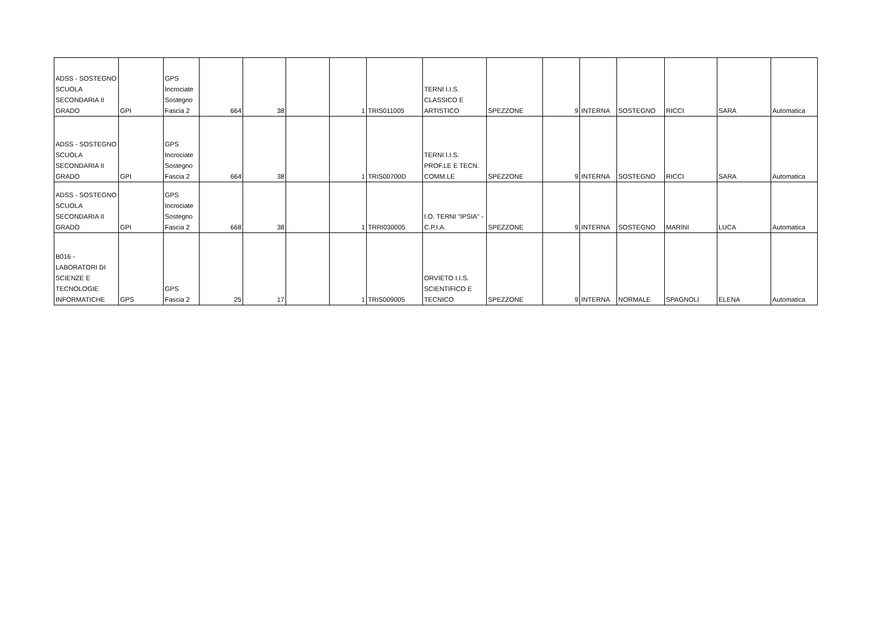| ADSS - SOSTEGNO SCUOLA SECONDARIA II GRADO | GPI | GPS Incrociate Sostegno Fascia 2 | 664 | 38 | | 1 | TRIS011005 | TERNI I.I.S. CLASSICO E ARTISTICO | SPEZZONE | 9 | INTERNA | SOSTEGNO | RICCI | SARA | Automatica |
| ADSS - SOSTEGNO SCUOLA SECONDARIA II GRADO | GPI | GPS Incrociate Sostegno Fascia 2 | 664 | 38 | | 1 | TRIS00700D | TERNI I.I.S. PROF.LE E TECN. COMM.LE | SPEZZONE | 9 | INTERNA | SOSTEGNO | RICCI | SARA | Automatica |
| ADSS - SOSTEGNO SCUOLA SECONDARIA II GRADO | GPI | GPS Incrociate Sostegno Fascia 2 | 668 | 38 | | 1 | TRRI030005 | I.O. TERNI "IPSIA" - C.P.I.A. | SPEZZONE | 9 | INTERNA | SOSTEGNO | MARINI | LUCA | Automatica |
| B016 - LABORATORI DI SCIENZE E TECNOLOGIE INFORMATICHE | GPS | GPS Fascia 2 | 25 | 17 | | 1 | TRIS009005 | ORVIETO I.I.S. SCIENTIFICO E TECNICO | SPEZZONE | 9 | INTERNA | NORMALE | SPAGNOLI | ELENA | Automatica |